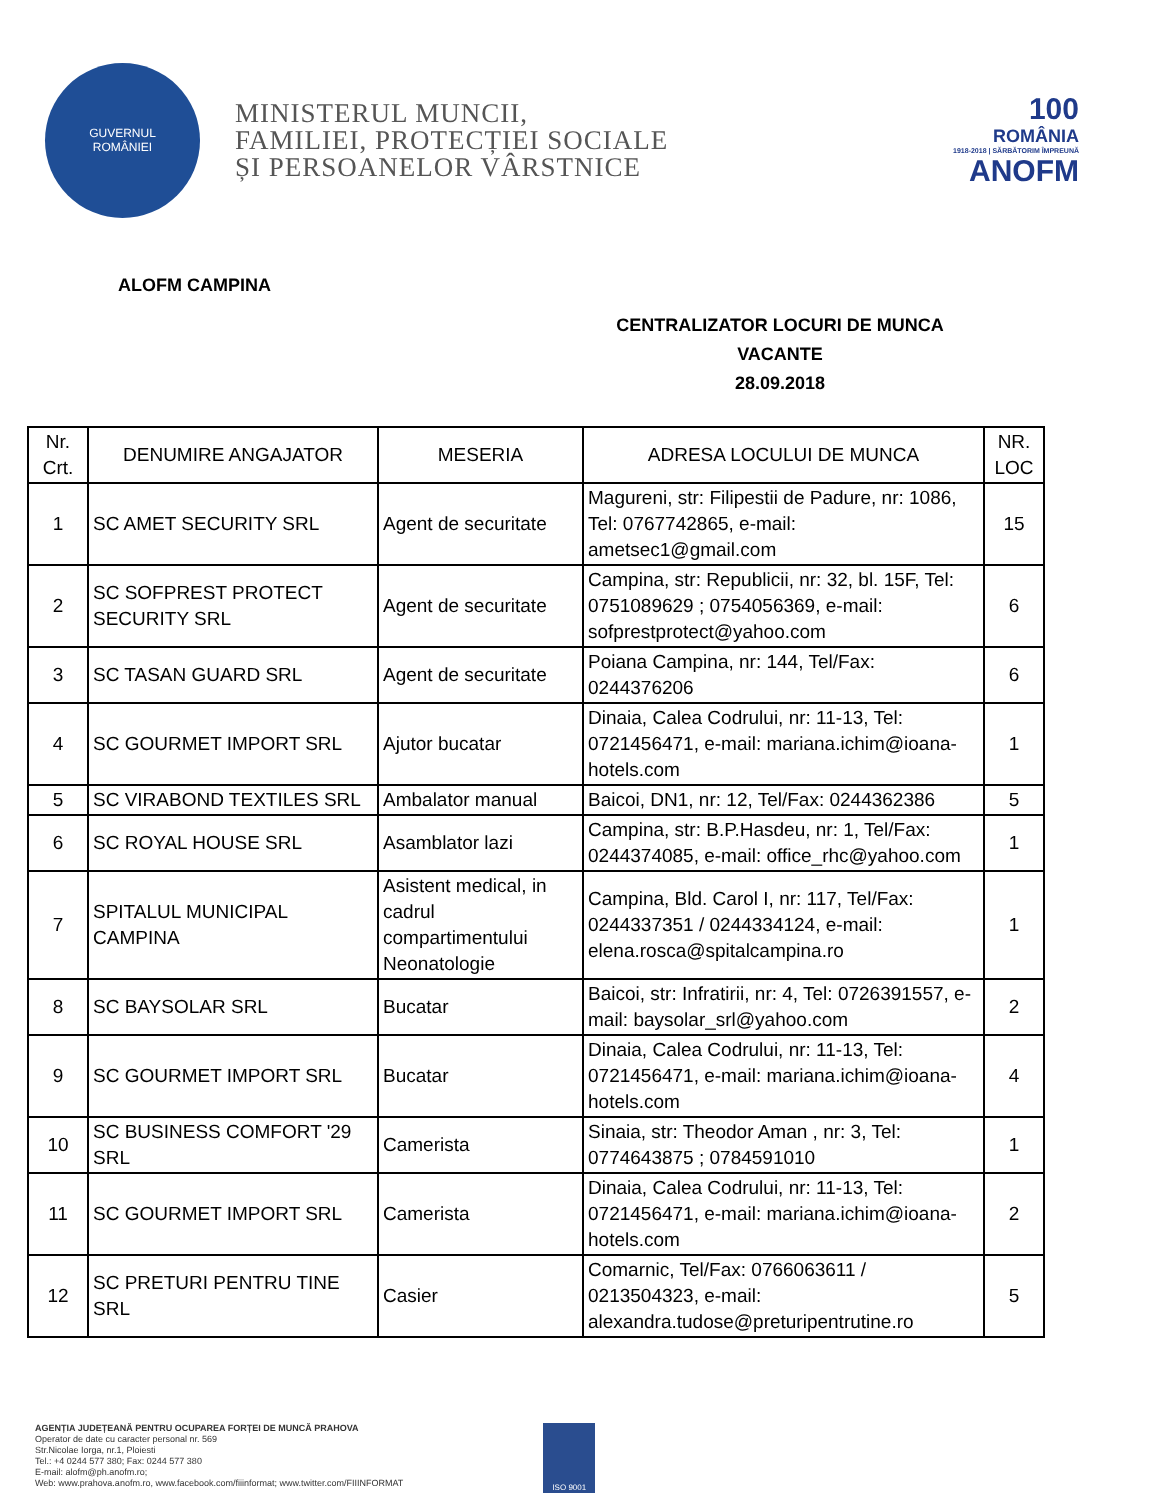GUVERNUL
ROMÂNIEI
MINISTERUL MUNCII,
FAMILIEI, PROTECȚIEI SOCIALE
ȘI PERSOANELOR VÂRSTNICE
100
ROMÂNIA
1918-2018 | SĂRBĂTORIM ÎMPREUNĂ
ANOFM
ALOFM CAMPINA
CENTRALIZATOR LOCURI DE MUNCA
VACANTE
28.09.2018
| Nr. Crt. | DENUMIRE ANGAJATOR | MESERIA | ADRESA LOCULUI DE MUNCA | NR. LOC |
| --- | --- | --- | --- | --- |
| 1 | SC AMET SECURITY SRL | Agent de securitate | Magureni, str: Filipestii de Padure, nr: 1086, Tel: 0767742865, e-mail: ametsec1@gmail.com | 15 |
| 2 | SC SOFPREST PROTECT SECURITY SRL | Agent de securitate | Campina, str: Republicii, nr: 32, bl. 15F, Tel: 0751089629 ; 0754056369, e-mail: sofprestprotect@yahoo.com | 6 |
| 3 | SC TASAN GUARD SRL | Agent de securitate | Poiana Campina, nr: 144, Tel/Fax: 0244376206 | 6 |
| 4 | SC GOURMET IMPORT SRL | Ajutor bucatar | Dinaia, Calea Codrului, nr: 11-13, Tel: 0721456471, e-mail: mariana.ichim@ioana-hotels.com | 1 |
| 5 | SC VIRABOND TEXTILES SRL | Ambalator manual | Baicoi, DN1, nr: 12, Tel/Fax: 0244362386 | 5 |
| 6 | SC ROYAL HOUSE SRL | Asamblator lazi | Campina, str: B.P.Hasdeu, nr: 1, Tel/Fax: 0244374085, e-mail: office_rhc@yahoo.com | 1 |
| 7 | SPITALUL MUNICIPAL CAMPINA | Asistent medical, in cadrul compartimentului Neonatologie | Campina, Bld. Carol I, nr: 117, Tel/Fax: 0244337351 / 0244334124, e-mail: elena.rosca@spitalcampina.ro | 1 |
| 8 | SC BAYSOLAR SRL | Bucatar | Baicoi, str: Infratirii, nr: 4, Tel: 0726391557, e-mail: baysolar_srl@yahoo.com | 2 |
| 9 | SC GOURMET IMPORT SRL | Bucatar | Dinaia, Calea Codrului, nr: 11-13, Tel: 0721456471, e-mail: mariana.ichim@ioana-hotels.com | 4 |
| 10 | SC BUSINESS COMFORT '29 SRL | Camerista | Sinaia, str: Theodor Aman , nr: 3, Tel: 0774643875 ; 0784591010 | 1 |
| 11 | SC GOURMET IMPORT SRL | Camerista | Dinaia, Calea Codrului, nr: 11-13, Tel: 0721456471, e-mail: mariana.ichim@ioana-hotels.com | 2 |
| 12 | SC PRETURI PENTRU TINE SRL | Casier | Comarnic, Tel/Fax: 0766063611 / 0213504323, e-mail: alexandra.tudose@preturipentrutine.ro | 5 |
AGENȚIA JUDEȚEANĂ PENTRU OCUPAREA FORȚEI DE MUNCĂ PRAHOVA
Operator de date cu caracter personal nr. 569
Str.Nicolae Iorga, nr.1, Ploiesti
Tel.: +4 0244 577 380; Fax: 0244 577 380
E-mail: alofm@ph.anofm.ro;
Web: www.prahova.anofm.ro, www.facebook.com/fiiinformat; www.twitter.com/FIIINFORMAT
ISO 9001